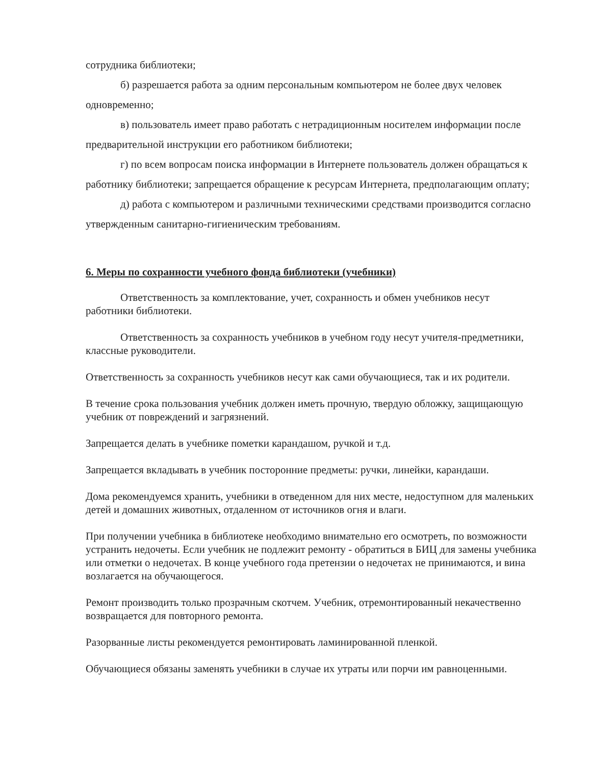сотрудника библиотеки;
б) разрешается работа за одним персональным компьютером не более двух человек одновременно;
в) пользователь имеет право работать с нетрадиционным носителем информации после предварительной инструкции его работником библиотеки;
г) по всем вопросам поиска информации в Интернете пользователь должен обращаться к работнику библиотеки; запрещается обращение к ресурсам Интернета, предполагающим оплату;
д) работа с компьютером и различными техническими средствами производится согласно утвержденным санитарно-гигиеническим требованиям.
6. Меры по сохранности учебного фонда библиотеки (учебники)
Ответственность за комплектование, учет, сохранность и обмен учебников несут работники библиотеки.
Ответственность за сохранность учебников в учебном году несут учителя-предметники, классные руководители.
Ответственность за сохранность учебников несут как сами обучающиеся, так и их родители.
В течение срока пользования учебник должен иметь прочную, твердую обложку, защищающую учебник от повреждений и загрязнений.
Запрещается делать в учебнике пометки карандашом, ручкой и т.д.
Запрещается вкладывать в учебник посторонние предметы: ручки, линейки, карандаши.
Дома рекомендуемся хранить, учебники в отведенном для них месте, недоступном для маленьких детей и домашних животных, отдаленном от источников огня и влаги.
При получении учебника в библиотеке необходимо внимательно его осмотреть, по возможности устранить недочеты. Если учебник не подлежит ремонту - обратиться в БИЦ для замены учебника или отметки о недочетах. В конце учебного года претензии о недочетах не принимаются, и вина возлагается на обучающегося.
Ремонт производить только прозрачным скотчем. Учебник, отремонтированный некачественно возвращается для повторного ремонта.
Разорванные листы рекомендуется ремонтировать ламинированной пленкой.
Обучающиеся обязаны заменять учебники в случае их утраты или порчи им равноценными.